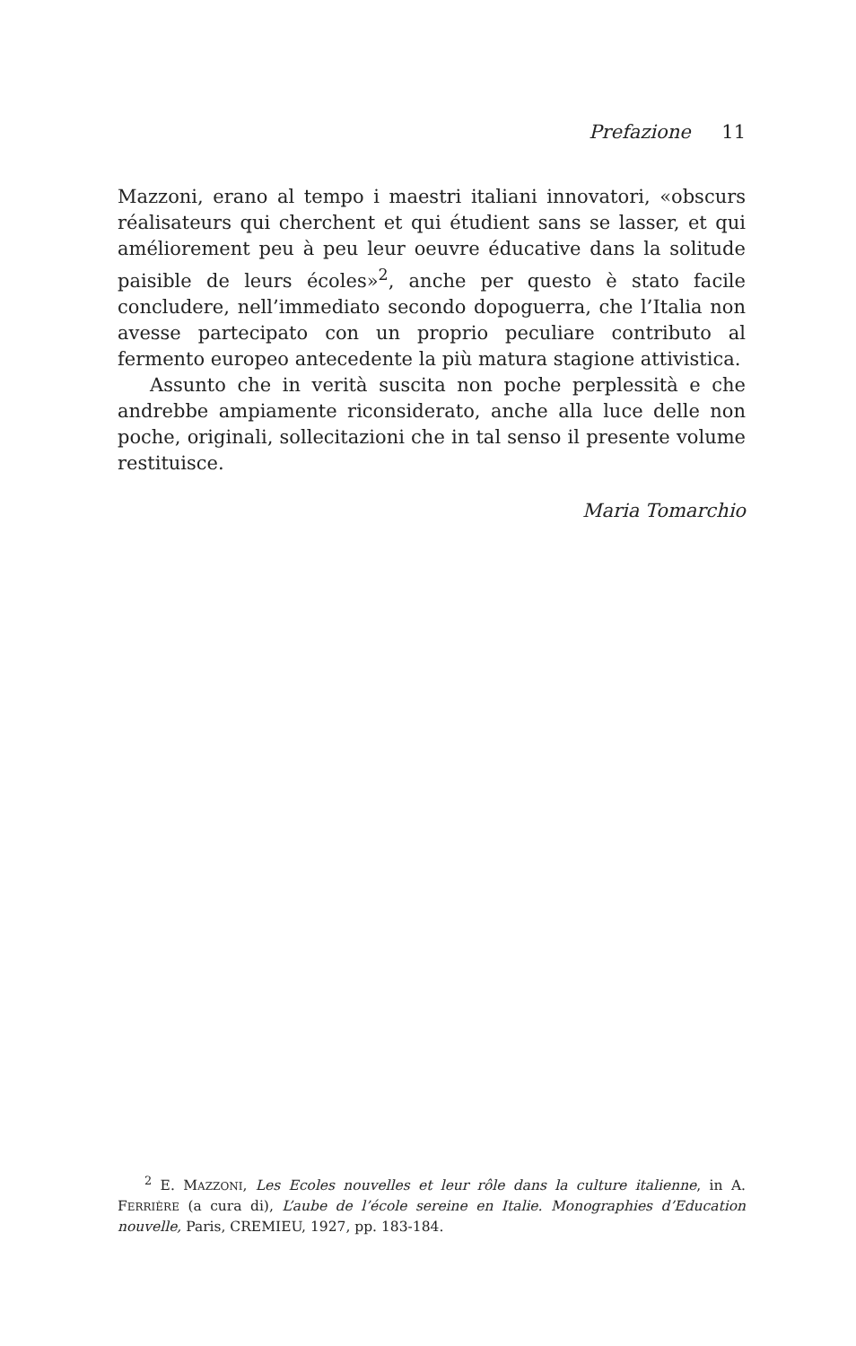Prefazione 11
Mazzoni, erano al tempo i maestri italiani innovatori, «obscurs réalisateurs qui cherchent et qui étudient sans se lasser, et qui améliorement peu à peu leur oeuvre éducative dans la solitude paisible de leurs écoles»<sup>2</sup>, anche per questo è stato facile concludere, nell’immediato secondo dopoguerra, che l’Italia non avesse partecipato con un proprio peculiare contributo al fermento europeo antecedente la più matura stagione attivistica.
Assunto che in verità suscita non poche perplessità e che andrebbe ampiamente riconsiderato, anche alla luce delle non poche, originali, sollecitazioni che in tal senso il presente volume restituisce.
Maria Tomarchio
<sup>2</sup> E. MAZZONI, Les Ecoles nouvelles et leur rôle dans la culture italienne, in A. FERRIÈRE (a cura di), L’aube de l’école sereine en Italie. Monographies d’Education nouvelle, Paris, CREMIEU, 1927, pp. 183-184.